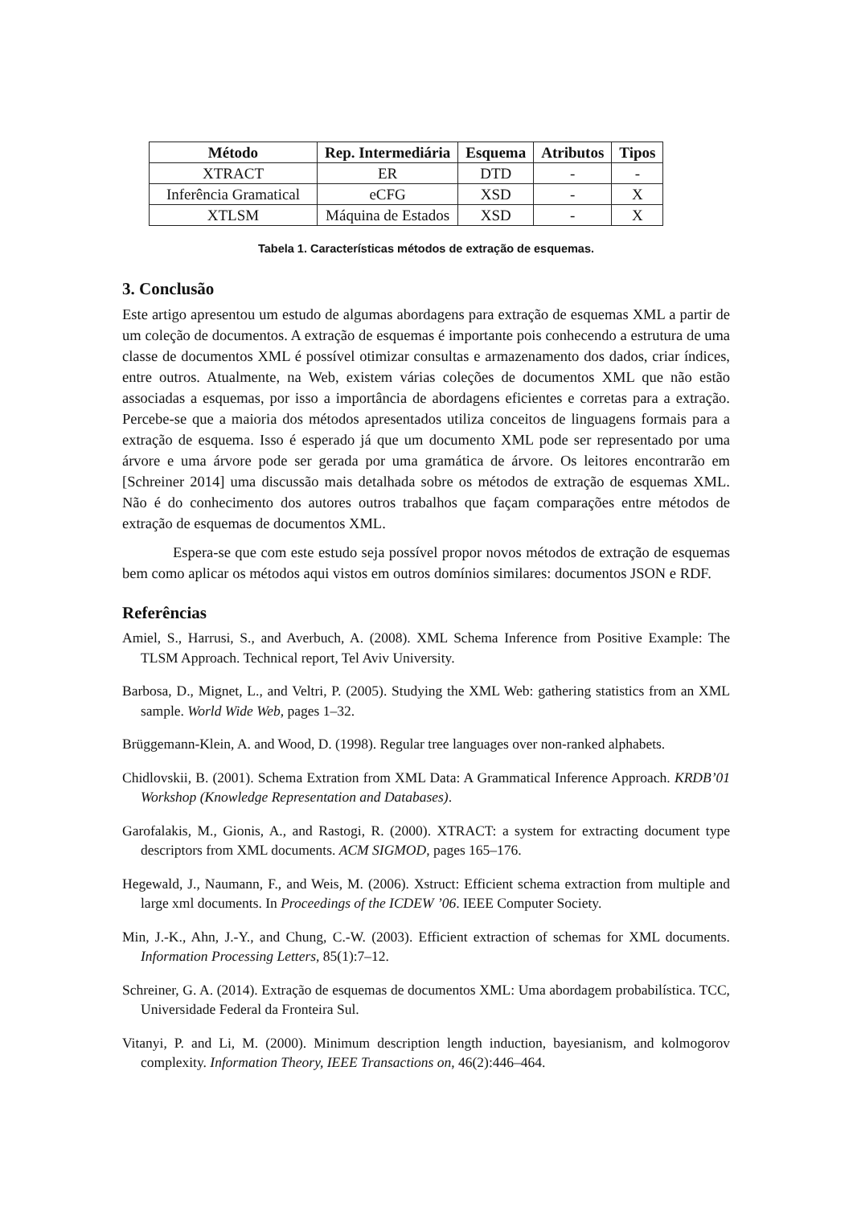| Método | Rep. Intermediária | Esquema | Atributos | Tipos |
| --- | --- | --- | --- | --- |
| XTRACT | ER | DTD | - | - |
| Inferência Gramatical | eCFG | XSD | - | X |
| XTLSM | Máquina de Estados | XSD | - | X |
Tabela 1. Características métodos de extração de esquemas.
3. Conclusão
Este artigo apresentou um estudo de algumas abordagens para extração de esquemas XML a partir de um coleção de documentos. A extração de esquemas é importante pois conhecendo a estrutura de uma classe de documentos XML é possível otimizar consultas e armazenamento dos dados, criar índices, entre outros. Atualmente, na Web, existem várias coleções de documentos XML que não estão associadas a esquemas, por isso a importância de abordagens eficientes e corretas para a extração. Percebe-se que a maioria dos métodos apresentados utiliza conceitos de linguagens formais para a extração de esquema. Isso é esperado já que um documento XML pode ser representado por uma árvore e uma árvore pode ser gerada por uma gramática de árvore. Os leitores encontrarão em [Schreiner 2014] uma discussão mais detalhada sobre os métodos de extração de esquemas XML. Não é do conhecimento dos autores outros trabalhos que façam comparações entre métodos de extração de esquemas de documentos XML.
Espera-se que com este estudo seja possível propor novos métodos de extração de esquemas bem como aplicar os métodos aqui vistos em outros domínios similares: documentos JSON e RDF.
Referências
Amiel, S., Harrusi, S., and Averbuch, A. (2008). XML Schema Inference from Positive Example: The TLSM Approach. Technical report, Tel Aviv University.
Barbosa, D., Mignet, L., and Veltri, P. (2005). Studying the XML Web: gathering statistics from an XML sample. World Wide Web, pages 1–32.
Brüggemann-Klein, A. and Wood, D. (1998). Regular tree languages over non-ranked alphabets.
Chidlovskii, B. (2001). Schema Extration from XML Data: A Grammatical Inference Approach. KRDB’01 Workshop (Knowledge Representation and Databases).
Garofalakis, M., Gionis, A., and Rastogi, R. (2000). XTRACT: a system for extracting document type descriptors from XML documents. ACM SIGMOD, pages 165–176.
Hegewald, J., Naumann, F., and Weis, M. (2006). Xstruct: Efficient schema extraction from multiple and large xml documents. In Proceedings of the ICDEW ’06. IEEE Computer Society.
Min, J.-K., Ahn, J.-Y., and Chung, C.-W. (2003). Efficient extraction of schemas for XML documents. Information Processing Letters, 85(1):7–12.
Schreiner, G. A. (2014). Extração de esquemas de documentos XML: Uma abordagem probabilística. TCC, Universidade Federal da Fronteira Sul.
Vitanyi, P. and Li, M. (2000). Minimum description length induction, bayesianism, and kolmogorov complexity. Information Theory, IEEE Transactions on, 46(2):446–464.